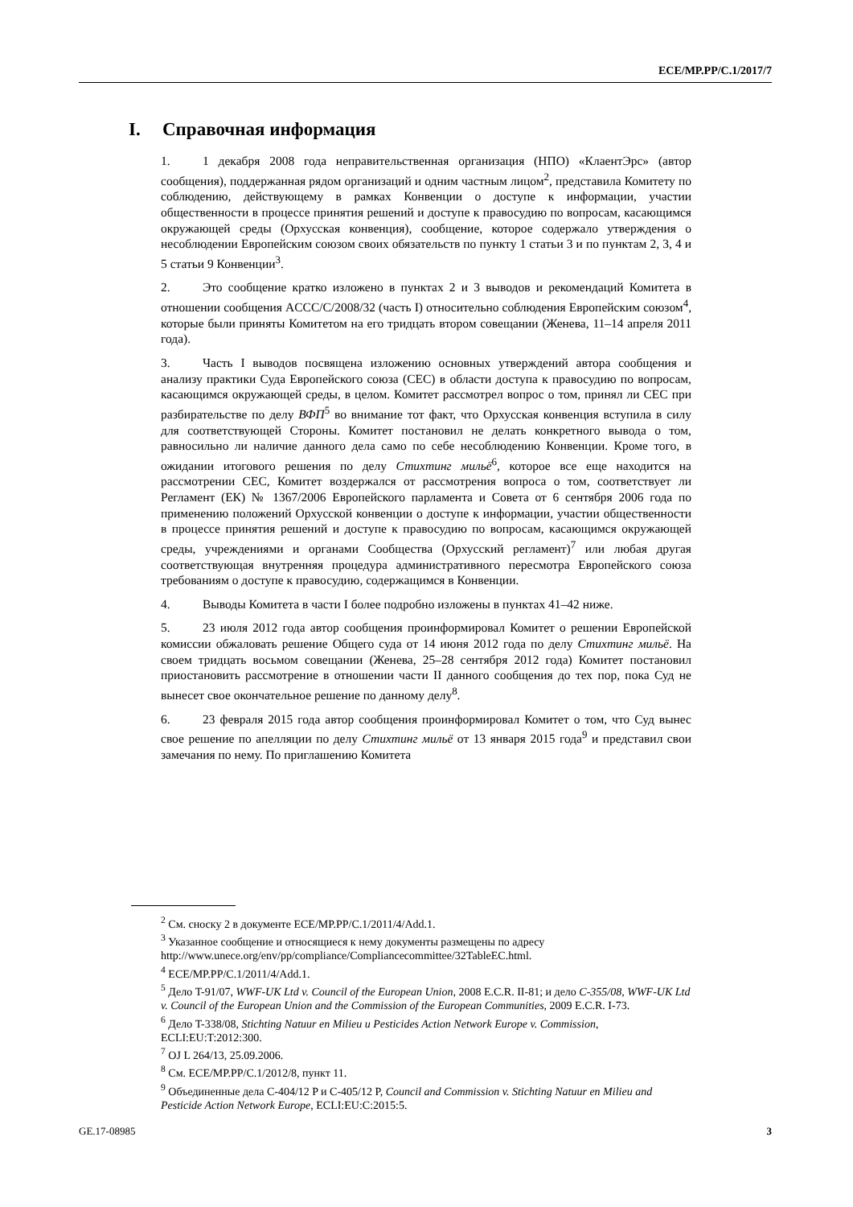ECE/MP.PP/C.1/2017/7
I. Справочная информация
1. 1 декабря 2008 года неправительственная организация (НПО) «КлаентЭрс» (автор сообщения), поддержанная рядом организаций и одним частным лицом<sup>2</sup>, представила Комитету по соблюдению, действующему в рамках Конвенции о доступе к информации, участии общественности в процессе принятия решений и доступе к правосудию по вопросам, касающимся окружающей среды (Орхусская конвенция), сообщение, которое содержало утверждения о несоблюдении Европейским союзом своих обязательств по пункту 1 статьи 3 и по пунктам 2, 3, 4 и 5 статьи 9 Конвенции<sup>3</sup>.
2. Это сообщение кратко изложено в пунктах 2 и 3 выводов и рекомендаций Комитета в отношении сообщения ACCC/C/2008/32 (часть I) относительно соблюдения Европейским союзом<sup>4</sup>, которые были приняты Комитетом на его тридцать втором совещании (Женева, 11–14 апреля 2011 года).
3. Часть I выводов посвящена изложению основных утверждений автора сообщения и анализу практики Суда Европейского союза (СЕС) в области доступа к правосудию по вопросам, касающимся окружающей среды, в целом. Комитет рассмотрел вопрос о том, принял ли СЕС при разбирательстве по делу ВФП<sup>5</sup> во внимание тот факт, что Орхусская конвенция вступила в силу для соответствующей Стороны. Комитет постановил не делать конкретного вывода о том, равносильно ли наличие данного дела само по себе несоблюдению Конвенции. Кроме того, в ожидании итогового решения по делу Стихтинг мильё<sup>6</sup>, которое все еще находится на рассмотрении СЕС, Комитет воздержался от рассмотрения вопроса о том, соответствует ли Регламент (ЕК) № 1367/2006 Европейского парламента и Совета от 6 сентября 2006 года по применению положений Орхусской конвенции о доступе к информации, участии общественности в процессе принятия решений и доступе к правосудию по вопросам, касающимся окружающей среды, учреждениями и органами Сообщества (Орхусский регламент)<sup>7</sup> или любая другая соответствующая внутренняя процедура административного пересмотра Европейского союза требованиям о доступе к правосудию, содержащимся в Конвенции.
4. Выводы Комитета в части I более подробно изложены в пунктах 41–42 ниже.
5. 23 июля 2012 года автор сообщения проинформировал Комитет о решении Европейской комиссии обжаловать решение Общего суда от 14 июня 2012 года по делу Стихтинг мильё. На своем тридцать восьмом совещании (Женева, 25–28 сентября 2012 года) Комитет постановил приостановить рассмотрение в отношении части II данного сообщения до тех пор, пока Суд не вынесет свое окончательное решение по данному делу<sup>8</sup>.
6. 23 февраля 2015 года автор сообщения проинформировал Комитет о том, что Суд вынес свое решение по апелляции по делу Стихтинг мильё от 13 января 2015 года<sup>9</sup> и представил свои замечания по нему. По приглашению Комитета
<sup>2</sup> См. сноску 2 в документе ECE/MP.PP/C.1/2011/4/Add.1.
<sup>3</sup> Указанное сообщение и относящиеся к нему документы размещены по адресу http://www.unece.org/env/pp/compliance/Compliancecommittee/32TableEC.html.
<sup>4</sup> ECE/MP.PP/C.1/2011/4/Add.1.
<sup>5</sup> Дело T-91/07, WWF-UK Ltd v. Council of the European Union, 2008 E.C.R. II-81; и дело C-355/08, WWF-UK Ltd v. Council of the European Union and the Commission of the European Communities, 2009 E.C.R. I-73.
<sup>6</sup> Дело T-338/08, Stichting Natuur en Milieu и Pesticides Action Network Europe v. Commission, ECLI:EU:T:2012:300.
<sup>7</sup> OJ L 264/13, 25.09.2006.
<sup>8</sup> См. ECE/MP.PP/C.1/2012/8, пункт 11.
<sup>9</sup> Объединенные дела C-404/12 P и C-405/12 P, Council and Commission v. Stichting Natuur en Milieu and Pesticide Action Network Europe, ECLI:EU:C:2015:5.
GE.17-08985 3